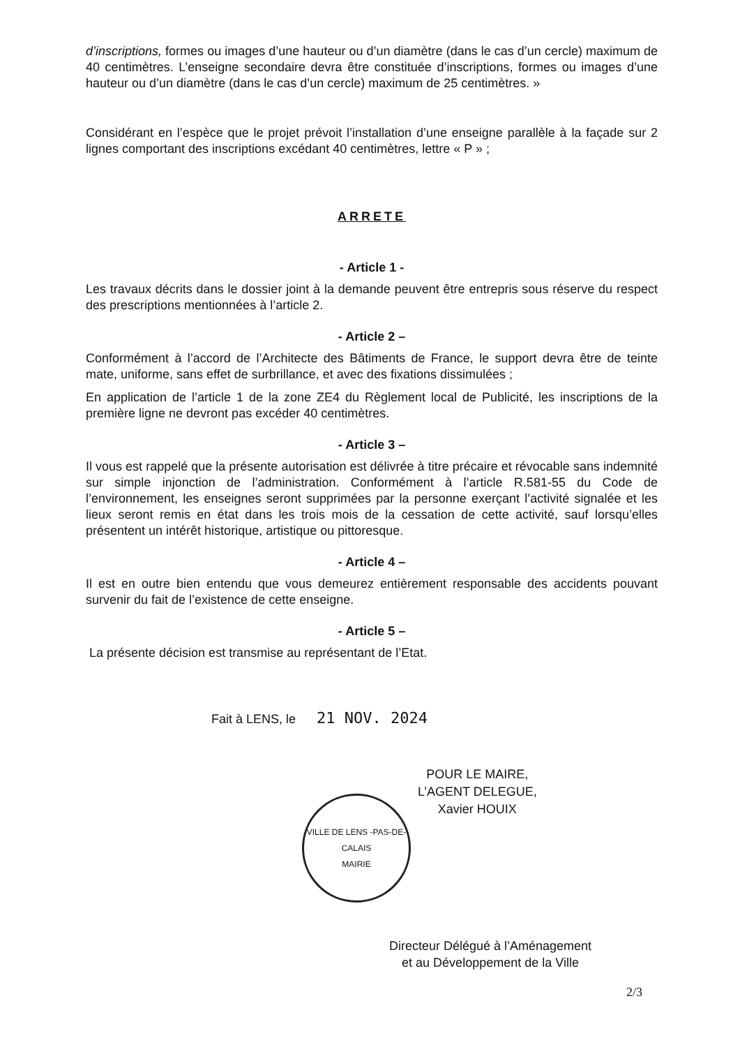d’inscriptions, formes ou images d’une hauteur ou d’un diamètre (dans le cas d’un cercle) maximum de 40 centimètres. L’enseigne secondaire devra être constituée d’inscriptions, formes ou images d’une hauteur ou d’un diamètre (dans le cas d’un cercle) maximum de 25 centimètres. »
Considérant en l’espèce que le projet prévoit l’installation d’une enseigne parallèle à la façade sur 2 lignes comportant des inscriptions excédant 40 centimètres, lettre « P » ;
ARRETE
- Article 1 -
Les travaux décrits dans le dossier joint à la demande peuvent être entrepris sous réserve du respect des prescriptions mentionnées à l’article 2.
- Article 2 –
Conformément à l’accord de l’Architecte des Bâtiments de France, le support devra être de teinte mate, uniforme, sans effet de surbrillance, et avec des fixations dissimulées ;
En application de l’article 1 de la zone ZE4 du Règlement local de Publicité, les inscriptions de la première ligne ne devront pas excéder 40 centimètres.
- Article 3 –
Il vous est rappelé que la présente autorisation est délivrée à titre précaire et révocable sans indemnité sur simple injonction de l’administration. Conformément à l’article R.581-55 du Code de l’environnement, les enseignes seront supprimées par la personne exerçant l’activité signalée et les lieux seront remis en état dans les trois mois de la cessation de cette activité, sauf lorsqu’elles présentent un intérêt historique, artistique ou pittoresque.
- Article 4 –
Il est en outre bien entendu que vous demeurez entièrement responsable des accidents pouvant survenir du fait de l’existence de cette enseigne.
- Article 5 –
La présente décision est transmise au représentant de l’Etat.
Fait à LENS, le 21 NOV. 2024
VILLE DE LENS -PAS-DE-CALAIS
MAIRIE
POUR LE MAIRE,
L’AGENT DELEGUE,
Xavier HOUIX
Directeur Délégué à l’Aménagement
et au Développement de la Ville
2/3